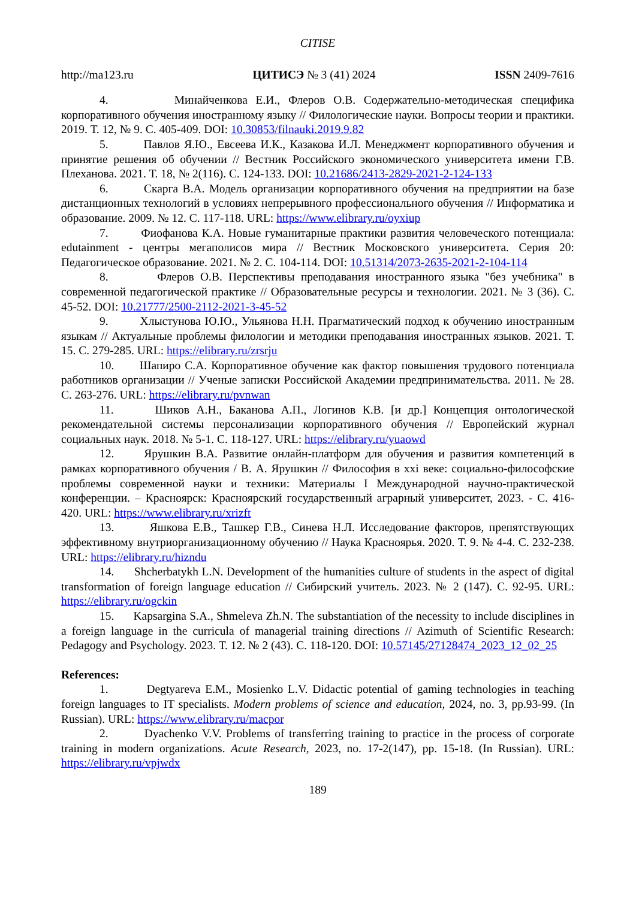CITISE
http://ma123.ru ЦИТИСЭ № 3 (41) 2024 ISSN 2409-7616
4. Минайченкова Е.И., Флеров О.В. Содержательно-методическая специфика корпоративного обучения иностранному языку // Филологические науки. Вопросы теории и практики. 2019. Т. 12, № 9. С. 405-409. DOI: 10.30853/filnauki.2019.9.82
5. Павлов Я.Ю., Евсеева И.К., Казакова И.Л. Менеджмент корпоративного обучения и принятие решения об обучении // Вестник Российского экономического университета имени Г.В. Плеханова. 2021. Т. 18, № 2(116). С. 124-133. DOI: 10.21686/2413-2829-2021-2-124-133
6. Скарга В.А. Модель организации корпоративного обучения на предприятии на базе дистанционных технологий в условиях непрерывного профессионального обучения // Информатика и образование. 2009. № 12. С. 117-118. URL: https://www.elibrary.ru/oyxiup
7. Фиофанова К.А. Новые гуманитарные практики развития человеческого потенциала: edutainment - центры мегаполисов мира // Вестник Московского университета. Серия 20: Педагогическое образование. 2021. № 2. С. 104-114. DOI: 10.51314/2073-2635-2021-2-104-114
8. Флеров О.В. Перспективы преподавания иностранного языка "без учебника" в современной педагогической практике // Образовательные ресурсы и технологии. 2021. № 3 (36). С. 45-52. DOI: 10.21777/2500-2112-2021-3-45-52
9. Хлыстунова Ю.Ю., Ульянова Н.Н. Прагматический подход к обучению иностранным языкам // Актуальные проблемы филологии и методики преподавания иностранных языков. 2021. Т. 15. С. 279-285. URL: https://elibrary.ru/zrsrju
10. Шапиро С.А. Корпоративное обучение как фактор повышения трудового потенциала работников организации // Ученые записки Российской Академии предпринимательства. 2011. № 28. С. 263-276. URL: https://elibrary.ru/pvnwan
11. Шиков А.Н., Баканова А.П., Логинов К.В. [и др.] Концепция онтологической рекомендательной системы персонализации корпоративного обучения // Европейский журнал социальных наук. 2018. № 5-1. С. 118-127. URL: https://elibrary.ru/yuaowd
12. Ярушкин В.А. Развитие онлайн-платформ для обучения и развития компетенций в рамках корпоративного обучения / В. А. Ярушкин // Философия в xxi веке: социально-философские проблемы современной науки и техники: Материалы I Международной научно-практической конференции. – Красноярск: Красноярский государственный аграрный университет, 2023. - С. 416-420. URL: https://www.elibrary.ru/xrizft
13. Яшкова Е.В., Ташкер Г.В., Синева Н.Л. Исследование факторов, препятствующих эффективному внутриорганизационному обучению // Наука Красноярья. 2020. Т. 9. № 4-4. С. 232-238. URL: https://elibrary.ru/hizndu
14. Shcherbatykh L.N. Development of the humanities culture of students in the aspect of digital transformation of foreign language education // Сибирский учитель. 2023. № 2 (147). С. 92-95. URL: https://elibrary.ru/ogckin
15. Kapsargina S.A., Shmeleva Zh.N. The substantiation of the necessity to include disciplines in a foreign language in the curricula of managerial training directions // Azimuth of Scientific Research: Pedagogy and Psychology. 2023. Т. 12. № 2 (43). С. 118-120. DOI: 10.57145/27128474_2023_12_02_25
References:
1. Degtyareva E.M., Mosienko L.V. Didactic potential of gaming technologies in teaching foreign languages to IT specialists. Modern problems of science and education, 2024, no. 3, pp.93-99. (In Russian). URL: https://www.elibrary.ru/macpor
2. Dyachenko V.V. Problems of transferring training to practice in the process of corporate training in modern organizations. Acute Research, 2023, no. 17-2(147), pp. 15-18. (In Russian). URL: https://elibrary.ru/vpjwdx
189